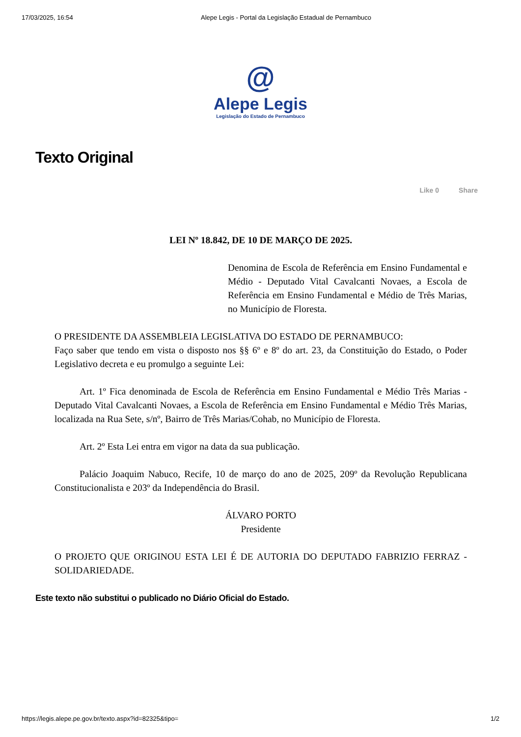17/03/2025, 16:54 Alepe Legis - Portal da Legislação Estadual de Pernambuco
@
Alepe Legis
Legislação do Estado de Pernambuco
Texto Original
Like 0 Share
LEI Nº 18.842, DE 10 DE MARÇO DE 2025.
Denomina de Escola de Referência em Ensino Fundamental e Médio - Deputado Vital Cavalcanti Novaes, a Escola de Referência em Ensino Fundamental e Médio de Três Marias, no Município de Floresta.
O PRESIDENTE DA ASSEMBLEIA LEGISLATIVA DO ESTADO DE PERNAMBUCO:
Faço saber que tendo em vista o disposto nos §§ 6º e 8º do art. 23, da Constituição do Estado, o Poder Legislativo decreta e eu promulgo a seguinte Lei:
Art. 1º Fica denominada de Escola de Referência em Ensino Fundamental e Médio Três Marias - Deputado Vital Cavalcanti Novaes, a Escola de Referência em Ensino Fundamental e Médio Três Marias, localizada na Rua Sete, s/nº, Bairro de Três Marias/Cohab, no Município de Floresta.
Art. 2º Esta Lei entra em vigor na data da sua publicação.
Palácio Joaquim Nabuco, Recife, 10 de março do ano de 2025, 209º da Revolução Republicana Constitucionalista e 203º da Independência do Brasil.
ÁLVARO PORTO
Presidente
O PROJETO QUE ORIGINOU ESTA LEI É DE AUTORIA DO DEPUTADO FABRIZIO FERRAZ - SOLIDARIEDADE.
Este texto não substitui o publicado no Diário Oficial do Estado.
https://legis.alepe.pe.gov.br/texto.aspx?id=82325&tipo= 1/2